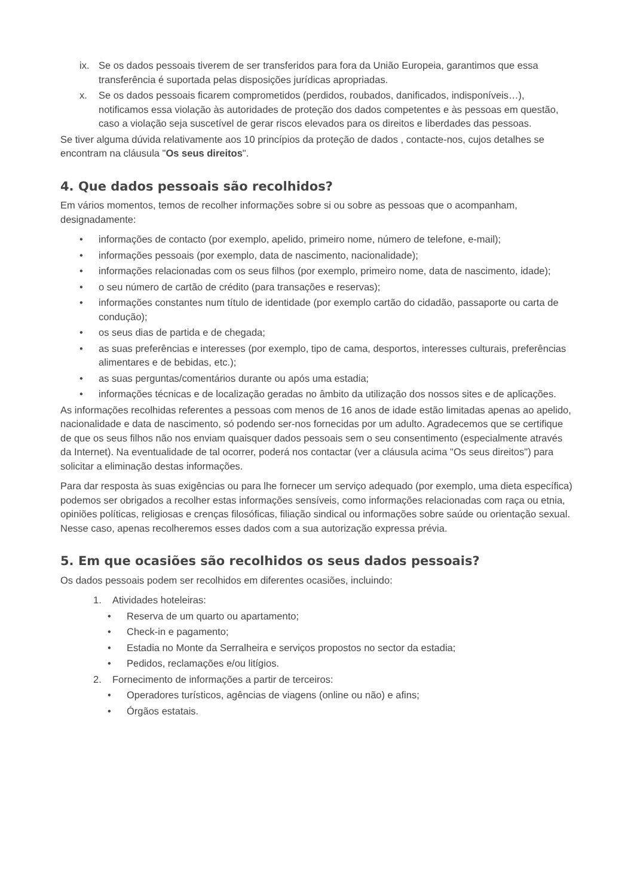ix. Se os dados pessoais tiverem de ser transferidos para fora da União Europeia, garantimos que essa transferência é suportada pelas disposições jurídicas apropriadas.
x. Se os dados pessoais ficarem comprometidos (perdidos, roubados, danificados, indisponíveis…), notificamos essa violação às autoridades de proteção dos dados competentes e às pessoas em questão, caso a violação seja suscetível de gerar riscos elevados para os direitos e liberdades das pessoas.
Se tiver alguma dúvida relativamente aos 10 princípios da proteção de dados , contacte-nos, cujos detalhes se encontram na cláusula "Os seus direitos".
4. Que dados pessoais são recolhidos?
Em vários momentos, temos de recolher informações sobre si ou sobre as pessoas que o acompanham, designadamente:
• informações de contacto (por exemplo, apelido, primeiro nome, número de telefone, e-mail);
• informações pessoais (por exemplo, data de nascimento, nacionalidade);
• informações relacionadas com os seus filhos (por exemplo, primeiro nome, data de nascimento, idade);
• o seu número de cartão de crédito (para transações e reservas);
• informações constantes num título de identidade (por exemplo cartão do cidadão, passaporte ou carta de condução);
• os seus dias de partida e de chegada;
• as suas preferências e interesses (por exemplo, tipo de cama, desportos, interesses culturais, preferências alimentares e de bebidas, etc.);
• as suas perguntas/comentários durante ou após uma estadia;
• informações técnicas e de localização geradas no âmbito da utilização dos nossos sites e de aplicações.
As informações recolhidas referentes a pessoas com menos de 16 anos de idade estão limitadas apenas ao apelido, nacionalidade e data de nascimento, só podendo ser-nos fornecidas por um adulto. Agradecemos que se certifique de que os seus filhos não nos enviam quaisquer dados pessoais sem o seu consentimento (especialmente através da Internet). Na eventualidade de tal ocorrer, poderá nos contactar (ver a cláusula acima "Os seus direitos") para solicitar a eliminação destas informações.
Para dar resposta às suas exigências ou para lhe fornecer um serviço adequado (por exemplo, uma dieta específica) podemos ser obrigados a recolher estas informações sensíveis, como informações relacionadas com raça ou etnia, opiniões políticas, religiosas e crenças filosóficas, filiação sindical ou informações sobre saúde ou orientação sexual. Nesse caso, apenas recolheremos esses dados com a sua autorização expressa prévia.
5. Em que ocasiões são recolhidos os seus dados pessoais?
Os dados pessoais podem ser recolhidos em diferentes ocasiões, incluindo:
1. Atividades hoteleiras:
• Reserva de um quarto ou apartamento;
• Check-in e pagamento;
• Estadia no Monte da Serralheira e serviços propostos no sector da estadia;
• Pedidos, reclamações e/ou litígios.
2. Fornecimento de informações a partir de terceiros:
• Operadores turísticos, agências de viagens (online ou não) e afins;
• Órgãos estatais.